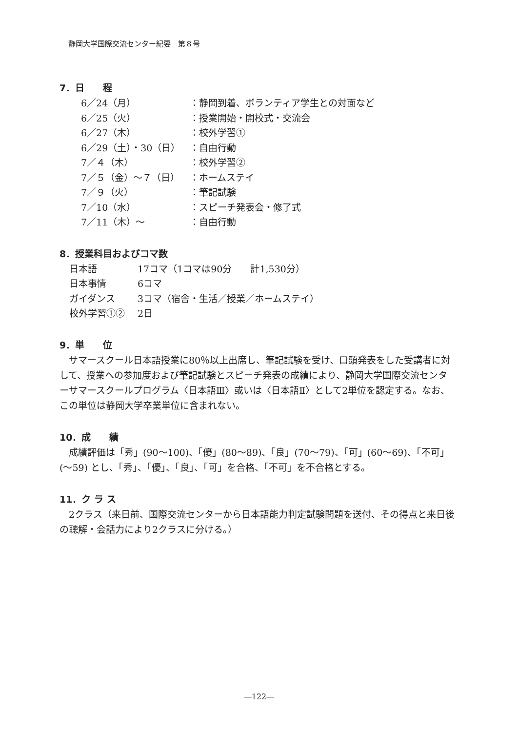静岡大学国際交流センター紀要　第８号
7．日　　程
| 6／24（月） | ：静岡到着、ボランティア学生との対面など |
| 6／25（火） | ：授業開始・開校式・交流会 |
| 6／27（木） | ：校外学習① |
| 6／29（土）・30（日） | ：自由行動 |
| 7／４（木） | ：校外学習② |
| 7／５（金）～７（日） | ：ホームステイ |
| 7／９（火） | ：筆記試験 |
| 7／10（水） | ：スピーチ発表会・修了式 |
| 7／11（木）～ | ：自由行動 |
8．授業科目およびコマ数
| 日本語 | 17コマ（1コマは90分 計1,530分） |
| 日本事情 | 6コマ |
| ガイダンス | 3コマ（宿舎・生活／授業／ホームステイ） |
| 校外学習①② | 2日 |
9．単　　位
サマースクール日本語授業に80％以上出席し、筆記試験を受け、口頭発表をした受講者に対して、授業への参加度および筆記試験とスピーチ発表の成績により、静岡大学国際交流センターサマースクールプログラム〈日本語Ⅲ〉或いは〈日本語Ⅱ〉として2単位を認定する。なお、この単位は静岡大学卒業単位に含まれない。
10．成　　績
成績評価は「秀」(90～100)、「優」(80～89)、「良」(70～79)、「可」(60～69)、「不可」(～59) とし、「秀」、「優」、「良」、「可」を合格、「不可」を不合格とする。
11．ク ラ ス
2クラス（来日前、国際交流センターから日本語能力判定試験問題を送付、その得点と来日後の聴解・会話力により2クラスに分ける。）
―122―